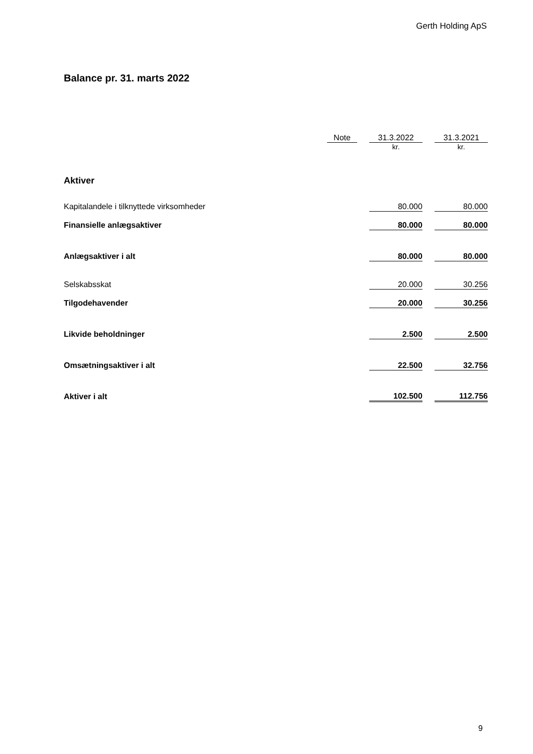Gerth Holding ApS
Balance pr. 31. marts 2022
| | Note | | 31.3.2022 | | 31.3.2021 |
| --- | --- | --- | --- | --- | --- |
| | | | kr. | | kr. |
| Aktiver | | | | | |
| Kapitalandele i tilknyttede virksomheder | | | 80.000 | | 80.000 |
| Finansielle anlægsaktiver | | | 80.000 | | 80.000 |
| Anlægsaktiver i alt | | | 80.000 | | 80.000 |
| Selskabsskat | | | 20.000 | | 30.256 |
| Tilgodehavender | | | 20.000 | | 30.256 |
| Likvide beholdninger | | | 2.500 | | 2.500 |
| Omsætningsaktiver i alt | | | 22.500 | | 32.756 |
| Aktiver i alt | | | 102.500 | | 112.756 |
9